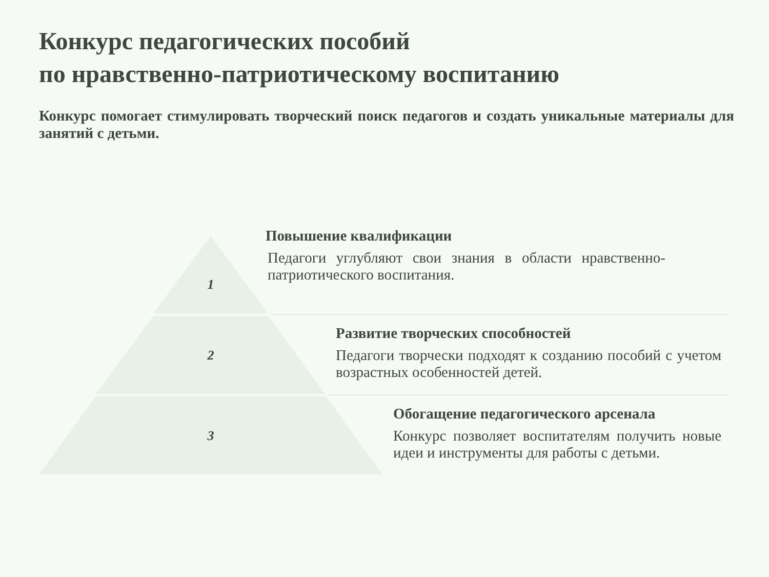Конкурс педагогических пособий
по нравственно-патриотическому воспитанию
Конкурс помогает стимулировать творческий поиск педагогов и создать уникальные материалы для занятий с детьми.
1
2
3
Повышение квалификации
Педагоги углубляют свои знания в области нравственно-патриотического воспитания.
Развитие творческих способностей
Педагоги творчески подходят к созданию пособий с учетом возрастных особенностей детей.
Обогащение педагогического арсенала
Конкурс позволяет воспитателям получить новые идеи и инструменты для работы с детьми.